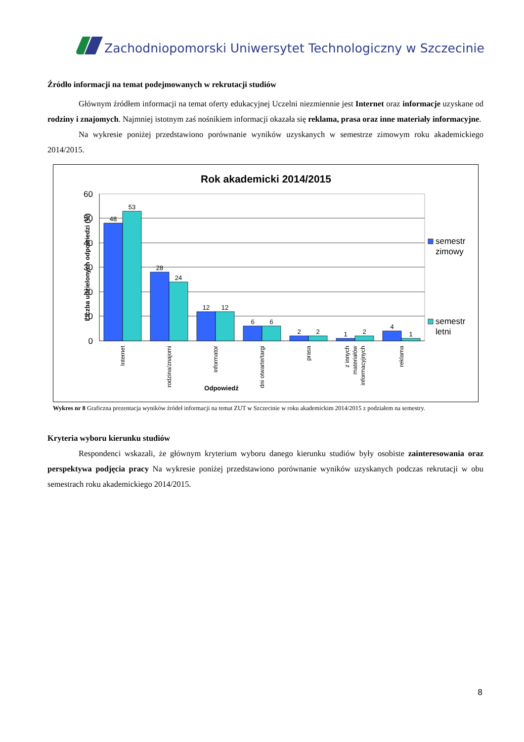Zachodniopomorski Uniwersytet Technologiczny w Szczecinie
Źródło informacji na temat podejmowanych w rekrutacji studiów
Głównym źródłem informacji na temat oferty edukacyjnej Uczelni niezmiennie jest Internet oraz informacje uzyskane od rodziny i znajomych. Najmniej istotnym zaś nośnikiem informacji okazała się reklama, prasa oraz inne materiały informacyjne.
Na wykresie poniżej przedstawiono porównanie wyników uzyskanych w semestrze zimowym roku akademickiego 2014/2015.
Rok akademicki 2014/2015
60
50
40
30
20
10
0
48
53
28
24
12
12
6
6
2
2
1
2
4
1
Internet
rodzina/znajomi
informator
dni otwarte/targi
prasa
z innych
materiałów
informacyjnych
reklama
Odpowiedź
Liczba udzielonych odpowiedzi (%)
semestr
zimowy
semestr
letni
Wykres nr 8 Graficzna prezentacja wyników źródeł informacji na temat ZUT w Szczecinie w roku akademickim 2014/2015 z podziałem na semestry.
Kryteria wyboru kierunku studiów
Respondenci wskazali, że głównym kryterium wyboru danego kierunku studiów były osobiste zainteresowania oraz perspektywa podjęcia pracy Na wykresie poniżej przedstawiono porównanie wyników uzyskanych podczas rekrutacji w obu semestrach roku akademickiego 2014/2015.
8